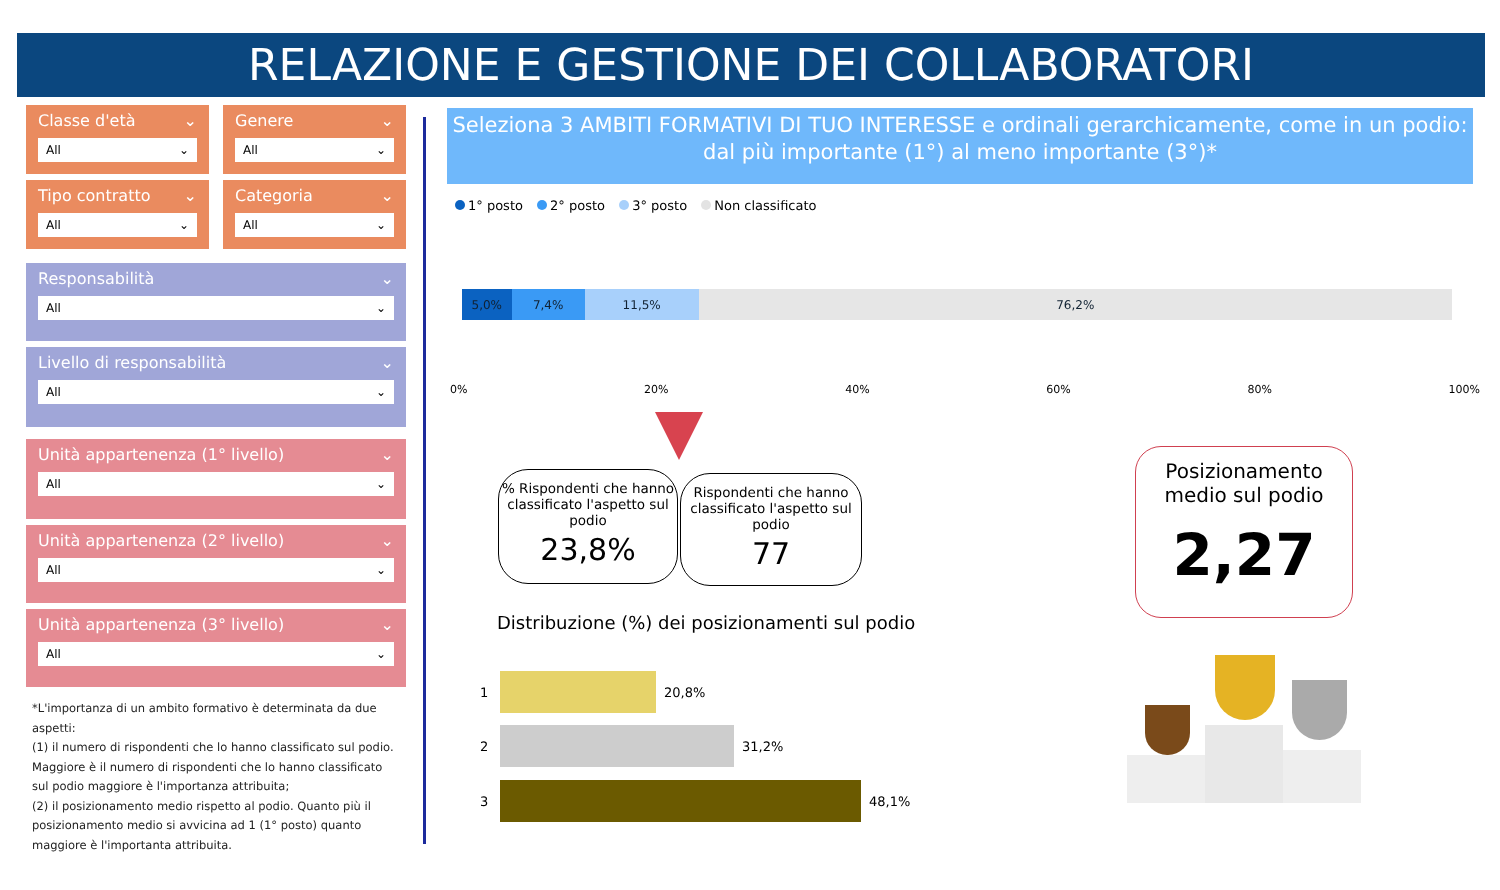RELAZIONE E GESTIONE DEI COLLABORATORI
Classe d'età ⌄
All ⌄
Genere ⌄
All ⌄
Tipo contratto ⌄
All ⌄
Categoria ⌄
All ⌄
Responsabilità ⌄
All ⌄
Livello di responsabilità ⌄
All ⌄
Unità appartenenza (1° livello) ⌄
All ⌄
Unità appartenenza (2° livello) ⌄
All ⌄
Unità appartenenza (3° livello) ⌄
All ⌄
*L'importanza di un ambito formativo è determinata da due aspetti:
(1) il numero di rispondenti che lo hanno classificato sul podio. Maggiore è il numero di rispondenti che lo hanno classificato sul podio maggiore è l'importanza attribuita;
(2) il posizionamento medio rispetto al podio. Quanto più il posizionamento medio si avvicina ad 1 (1° posto) quanto maggiore è l'importanta attribuita.
Seleziona 3 AMBITI FORMATIVI DI TUO INTERESSE e ordinali gerarchicamente, come in un podio: dal più importante (1°) al meno importante (3°)*
1° posto 2° posto 3° posto Non classificato
5,0% 7,4% 11,5% 76,2%
0% 20% 40% 60% 80% 100%
% Rispondenti che hanno classificato l'aspetto sul podio
23,8%
Rispondenti che hanno classificato l'aspetto sul podio
77
Distribuzione (%) dei posizionamenti sul podio
1
20,8%
2
31,2%
3
48,1%
Posizionamento medio sul podio
2,27